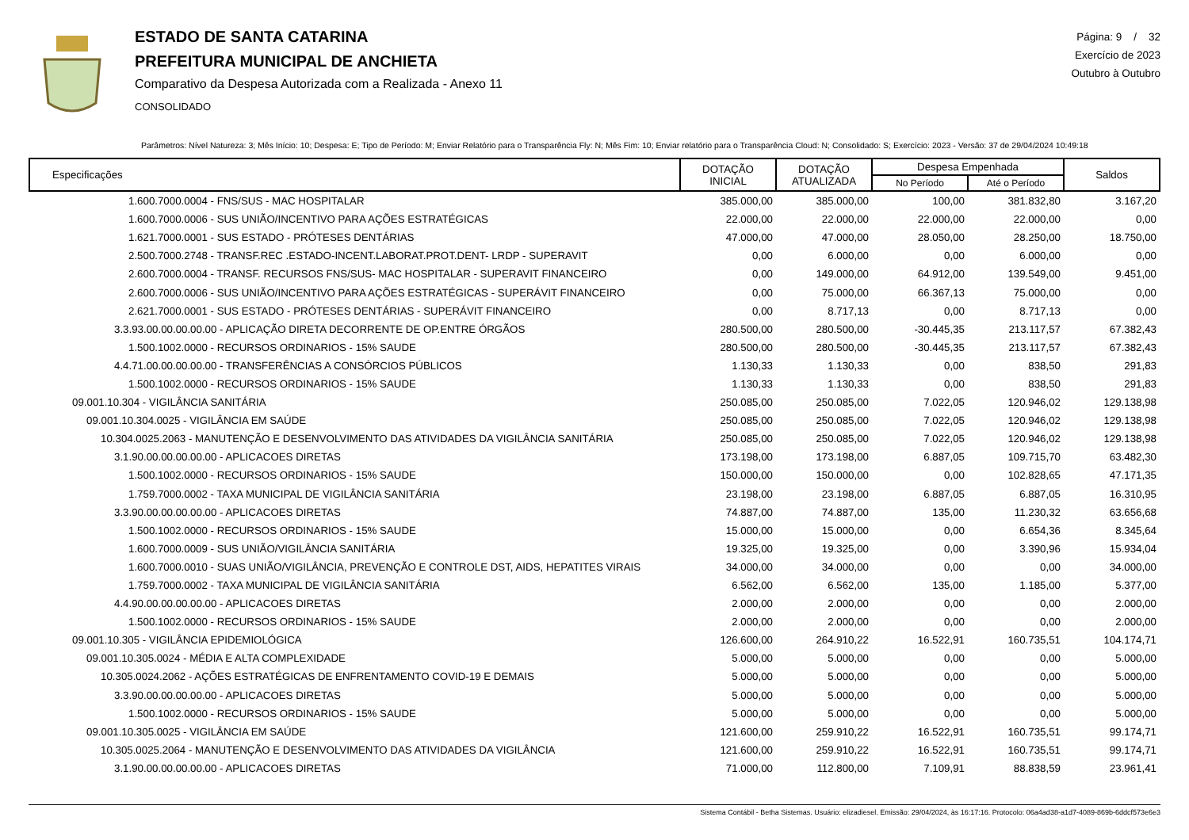ESTADO DE SANTA CATARINA
PREFEITURA MUNICIPAL DE ANCHIETA
Comparativo da Despesa Autorizada com a Realizada - Anexo 11
CONSOLIDADO
Página: 9 / 32
Exercício de 2023
Outubro à Outubro
Parâmetros: Nível Natureza: 3; Mês Início: 10; Despesa: E; Tipo de Período: M; Enviar Relatório para o Transparência Fly: N; Mês Fim: 10; Enviar relatório para o Transparência Cloud: N; Consolidado: S; Exercício: 2023 - Versão: 37 de 29/04/2024 10:49:18
| Especificações | DOTAÇÃO INICIAL | DOTAÇÃO ATUALIZADA | Despesa Empenhada | | Saldos |
| --- | --- | --- | --- | --- | --- |
| | | | No Período | Até o Período | |
| 1.600.7000.0004 - FNS/SUS - MAC HOSPITALAR | 385.000,00 | 385.000,00 | 100,00 | 381.832,80 | 3.167,20 |
| 1.600.7000.0006 - SUS UNIÃO/INCENTIVO PARA AÇÕES ESTRATÉGICAS | 22.000,00 | 22.000,00 | 22.000,00 | 22.000,00 | 0,00 |
| 1.621.7000.0001 - SUS ESTADO - PRÓTESES DENTÁRIAS | 47.000,00 | 47.000,00 | 28.050,00 | 28.250,00 | 18.750,00 |
| 2.500.7000.2748 - TRANSF.REC .ESTADO-INCENT.LABORAT.PROT.DENT- LRDP - SUPERAVIT | 0,00 | 6.000,00 | 0,00 | 6.000,00 | 0,00 |
| 2.600.7000.0004 - TRANSF. RECURSOS FNS/SUS- MAC HOSPITALAR - SUPERAVIT FINANCEIRO | 0,00 | 149.000,00 | 64.912,00 | 139.549,00 | 9.451,00 |
| 2.600.7000.0006 - SUS UNIÃO/INCENTIVO PARA AÇÕES ESTRATÉGICAS - SUPERÁVIT FINANCEIRO | 0,00 | 75.000,00 | 66.367,13 | 75.000,00 | 0,00 |
| 2.621.7000.0001 - SUS ESTADO - PRÓTESES DENTÁRIAS - SUPERÁVIT FINANCEIRO | 0,00 | 8.717,13 | 0,00 | 8.717,13 | 0,00 |
| 3.3.93.00.00.00.00.00 - APLICAÇÃO DIRETA DECORRENTE DE OP.ENTRE ÓRGÃOS | 280.500,00 | 280.500,00 | -30.445,35 | 213.117,57 | 67.382,43 |
| 1.500.1002.0000 - RECURSOS ORDINARIOS - 15% SAUDE | 280.500,00 | 280.500,00 | -30.445,35 | 213.117,57 | 67.382,43 |
| 4.4.71.00.00.00.00.00 - TRANSFERÊNCIAS A CONSÓRCIOS PÚBLICOS | 1.130,33 | 1.130,33 | 0,00 | 838,50 | 291,83 |
| 1.500.1002.0000 - RECURSOS ORDINARIOS - 15% SAUDE | 1.130,33 | 1.130,33 | 0,00 | 838,50 | 291,83 |
| 09.001.10.304 - VIGILÂNCIA SANITÁRIA | 250.085,00 | 250.085,00 | 7.022,05 | 120.946,02 | 129.138,98 |
| 09.001.10.304.0025 - VIGILÂNCIA EM SAÚDE | 250.085,00 | 250.085,00 | 7.022,05 | 120.946,02 | 129.138,98 |
| 10.304.0025.2063 - MANUTENÇÃO E DESENVOLVIMENTO DAS ATIVIDADES DA VIGILÂNCIA SANITÁRIA | 250.085,00 | 250.085,00 | 7.022,05 | 120.946,02 | 129.138,98 |
| 3.1.90.00.00.00.00.00 - APLICACOES DIRETAS | 173.198,00 | 173.198,00 | 6.887,05 | 109.715,70 | 63.482,30 |
| 1.500.1002.0000 - RECURSOS ORDINARIOS - 15% SAUDE | 150.000,00 | 150.000,00 | 0,00 | 102.828,65 | 47.171,35 |
| 1.759.7000.0002 - TAXA MUNICIPAL DE VIGILÂNCIA SANITÁRIA | 23.198,00 | 23.198,00 | 6.887,05 | 6.887,05 | 16.310,95 |
| 3.3.90.00.00.00.00.00 - APLICACOES DIRETAS | 74.887,00 | 74.887,00 | 135,00 | 11.230,32 | 63.656,68 |
| 1.500.1002.0000 - RECURSOS ORDINARIOS - 15% SAUDE | 15.000,00 | 15.000,00 | 0,00 | 6.654,36 | 8.345,64 |
| 1.600.7000.0009 - SUS UNIÃO/VIGILÂNCIA SANITÁRIA | 19.325,00 | 19.325,00 | 0,00 | 3.390,96 | 15.934,04 |
| 1.600.7000.0010 - SUAS UNIÃO/VIGILÂNCIA, PREVENÇÃO E CONTROLE DST, AIDS, HEPATITES VIRAIS | 34.000,00 | 34.000,00 | 0,00 | 0,00 | 34.000,00 |
| 1.759.7000.0002 - TAXA MUNICIPAL DE VIGILÂNCIA SANITÁRIA | 6.562,00 | 6.562,00 | 135,00 | 1.185,00 | 5.377,00 |
| 4.4.90.00.00.00.00.00 - APLICACOES DIRETAS | 2.000,00 | 2.000,00 | 0,00 | 0,00 | 2.000,00 |
| 1.500.1002.0000 - RECURSOS ORDINARIOS - 15% SAUDE | 2.000,00 | 2.000,00 | 0,00 | 0,00 | 2.000,00 |
| 09.001.10.305 - VIGILÂNCIA EPIDEMIOLÓGICA | 126.600,00 | 264.910,22 | 16.522,91 | 160.735,51 | 104.174,71 |
| 09.001.10.305.0024 - MÉDIA E ALTA COMPLEXIDADE | 5.000,00 | 5.000,00 | 0,00 | 0,00 | 5.000,00 |
| 10.305.0024.2062 - AÇÕES ESTRATÉGICAS DE ENFRENTAMENTO COVID-19 E DEMAIS | 5.000,00 | 5.000,00 | 0,00 | 0,00 | 5.000,00 |
| 3.3.90.00.00.00.00.00 - APLICACOES DIRETAS | 5.000,00 | 5.000,00 | 0,00 | 0,00 | 5.000,00 |
| 1.500.1002.0000 - RECURSOS ORDINARIOS - 15% SAUDE | 5.000,00 | 5.000,00 | 0,00 | 0,00 | 5.000,00 |
| 09.001.10.305.0025 - VIGILÂNCIA EM SAÚDE | 121.600,00 | 259.910,22 | 16.522,91 | 160.735,51 | 99.174,71 |
| 10.305.0025.2064 - MANUTENÇÃO E DESENVOLVIMENTO DAS ATIVIDADES DA VIGILÂNCIA | 121.600,00 | 259.910,22 | 16.522,91 | 160.735,51 | 99.174,71 |
| 3.1.90.00.00.00.00.00 - APLICACOES DIRETAS | 71.000,00 | 112.800,00 | 7.109,91 | 88.838,59 | 23.961,41 |
Sistema Contábil - Betha Sistemas. Usuário: elizadiesel. Emissão: 29/04/2024, às 16:17:16. Protocolo: 06a4ad38-a1d7-4089-869b-6ddcf573e6e3